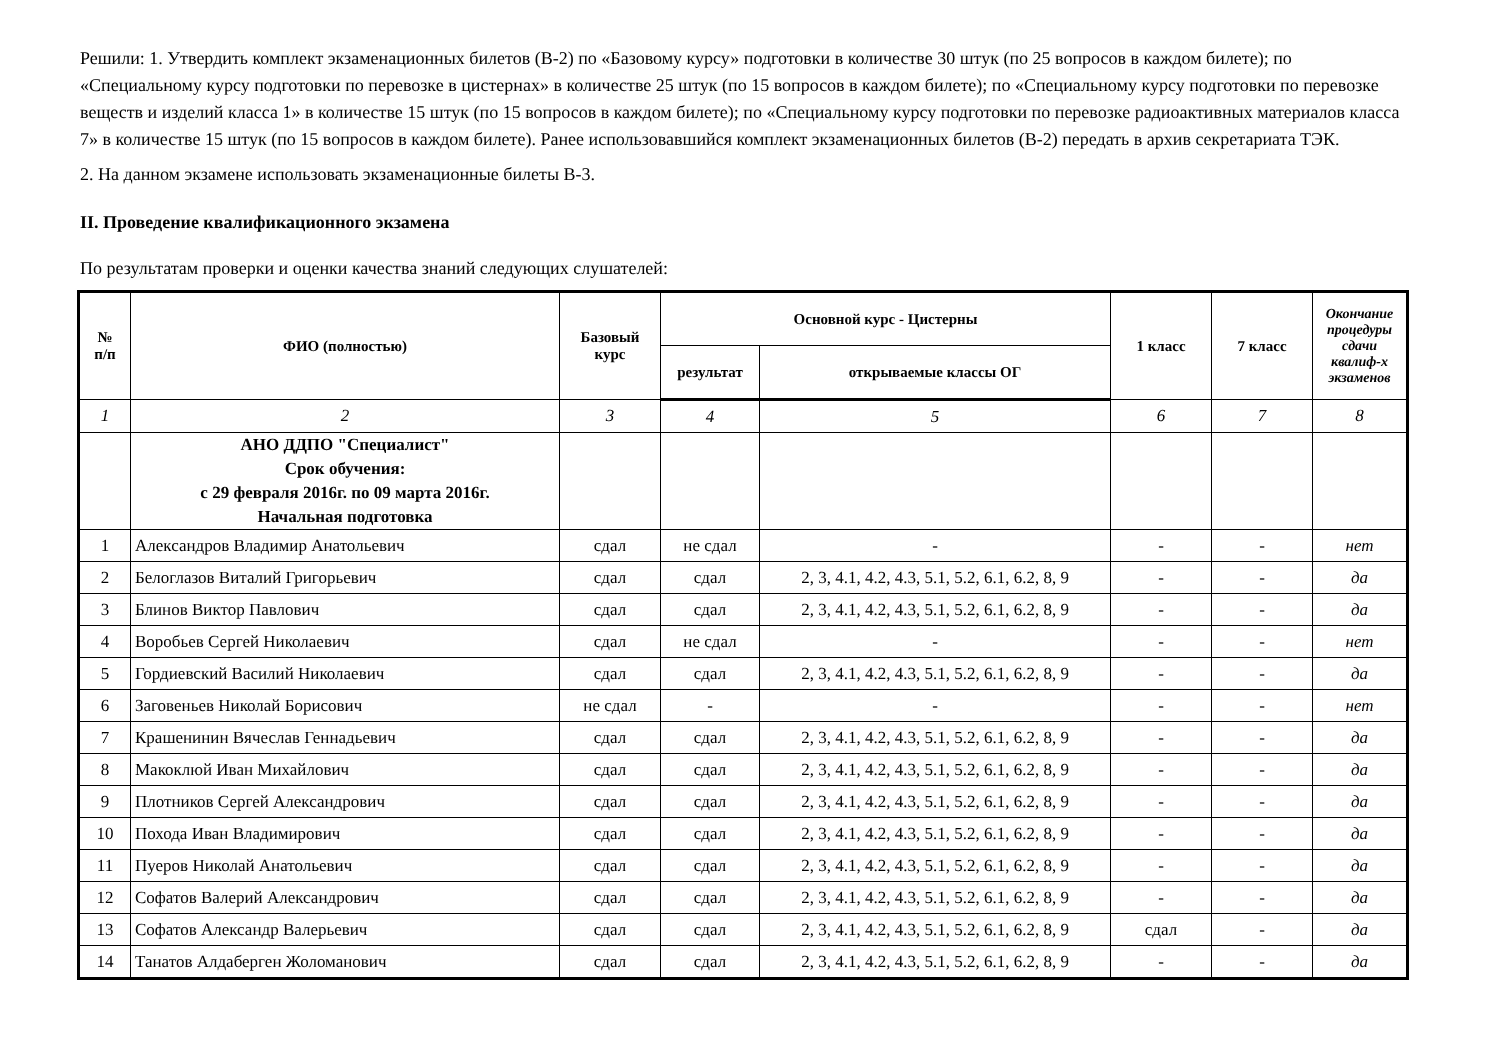Решили: 1. Утвердить комплект экзаменационных билетов (В-2) по «Базовому курсу» подготовки в количестве 30 штук (по 25 вопросов в каждом билете); по «Специальному курсу подготовки по перевозке в цистернах» в количестве 25 штук (по 15 вопросов в каждом билете); по «Специальному курсу подготовки по перевозке веществ и изделий класса 1» в количестве 15 штук (по 15 вопросов в каждом билете); по «Специальному курсу подготовки по перевозке радиоактивных материалов класса 7» в количестве 15 штук (по 15 вопросов в каждом билете). Ранее использовавшийся комплект экзаменационных билетов (В-2) передать в архив секретариата ТЭК.
2. На данном экзамене использовать экзаменационные билеты В-3.
II. Проведение квалификационного экзамена
По результатам проверки и оценки качества знаний следующих слушателей:
| № п/п | ФИО (полностью) | Базовый курс | Основной курс - Цистерны | | 1 класс | 7 класс | Окончание процедуры сдачи квалиф-х экзаменов |
| --- | --- | --- | --- | --- | --- | --- | --- |
| | | | результат | открываемые классы ОГ | | | |
| 1 | 2 | 3 | 4 | 5 | 6 | 7 | 8 |
| | АНО ДДПО "Специалист" Срок обучения: с 29 февраля 2016г. по 09 марта 2016г. Начальная подготовка | | | | | | |
| 1 | Александров Владимир Анатольевич | сдал | не сдал | - | - | - | нет |
| 2 | Белоглазов Виталий Григорьевич | сдал | сдал | 2, 3, 4.1, 4.2, 4.3, 5.1, 5.2, 6.1, 6.2, 8, 9 | - | - | да |
| 3 | Блинов Виктор Павлович | сдал | сдал | 2, 3, 4.1, 4.2, 4.3, 5.1, 5.2, 6.1, 6.2, 8, 9 | - | - | да |
| 4 | Воробьев Сергей Николаевич | сдал | не сдал | - | - | - | нет |
| 5 | Гордиевский Василий Николаевич | сдал | сдал | 2, 3, 4.1, 4.2, 4.3, 5.1, 5.2, 6.1, 6.2, 8, 9 | - | - | да |
| 6 | Заговеньев Николай Борисович | не сдал | - | - | - | - | нет |
| 7 | Крашенинин Вячеслав Геннадьевич | сдал | сдал | 2, 3, 4.1, 4.2, 4.3, 5.1, 5.2, 6.1, 6.2, 8, 9 | - | - | да |
| 8 | Макоклюй Иван Михайлович | сдал | сдал | 2, 3, 4.1, 4.2, 4.3, 5.1, 5.2, 6.1, 6.2, 8, 9 | - | - | да |
| 9 | Плотников Сергей Александрович | сдал | сдал | 2, 3, 4.1, 4.2, 4.3, 5.1, 5.2, 6.1, 6.2, 8, 9 | - | - | да |
| 10 | Похода Иван Владимирович | сдал | сдал | 2, 3, 4.1, 4.2, 4.3, 5.1, 5.2, 6.1, 6.2, 8, 9 | - | - | да |
| 11 | Пуеров Николай Анатольевич | сдал | сдал | 2, 3, 4.1, 4.2, 4.3, 5.1, 5.2, 6.1, 6.2, 8, 9 | - | - | да |
| 12 | Софатов Валерий Александрович | сдал | сдал | 2, 3, 4.1, 4.2, 4.3, 5.1, 5.2, 6.1, 6.2, 8, 9 | - | - | да |
| 13 | Софатов Александр Валерьевич | сдал | сдал | 2, 3, 4.1, 4.2, 4.3, 5.1, 5.2, 6.1, 6.2, 8, 9 | сдал | - | да |
| 14 | Танатов Алдаберген Жоломанович | сдал | сдал | 2, 3, 4.1, 4.2, 4.3, 5.1, 5.2, 6.1, 6.2, 8, 9 | - | - | да |